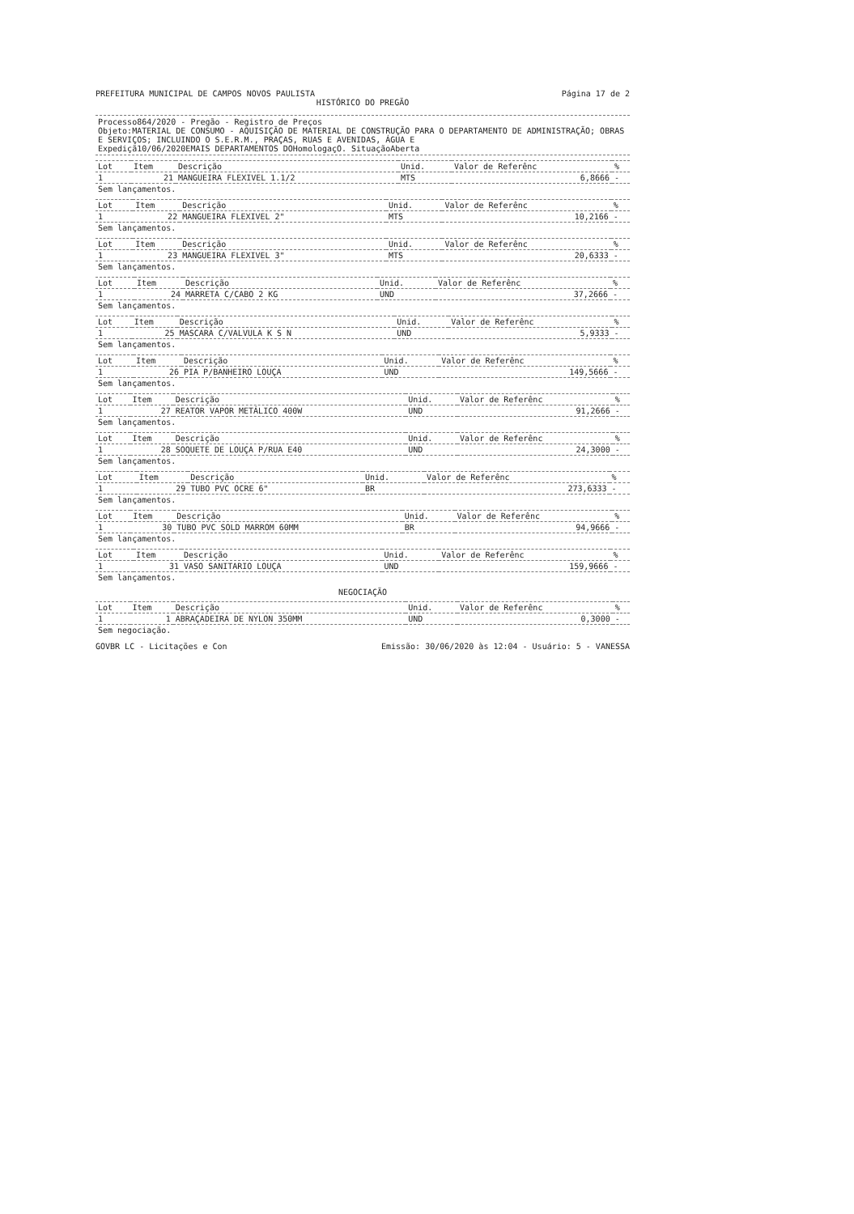PREFEITURA MUNICIPAL DE CAMPOS NOVOS PAULISTA Página 17 de 2
HISTÓRICO DO PREGÃO
Processo864/2020 - Pregão - Registro de Preços
Objeto:MATERIAL DE CONSUMO - AQUISIÇÃO DE MATERIAL DE CONSTRUÇÃO PARA O DEPARTAMENTO DE ADMINISTRAÇÃO; OBRAS E SERVIÇOS; INCLUINDO O S.E.R.M., PRAÇAS, RUAS E AVENIDAS, ÁGUA E
Expediçã10/06/2020EMAIS DEPARTAMENTOS DOHomologaçO. SituaçãoAberta
| Lot | Item | Descrição | Unid. | Valor de Referênc | % |
| --- | --- | --- | --- | --- | --- |
| 1 | 21 | MANGUEIRA FLEXIVEL 1.1/2 | MTS | 6,8666 | - |
| Sem lançamentos. | | | | | |
| Lot | Item | Descrição | Unid. | Valor de Referênc | % |
| --- | --- | --- | --- | --- | --- |
| 1 | 22 | MANGUEIRA FLEXIVEL 2" | MTS | 10,2166 | - |
| Sem lançamentos. | | | | | |
| Lot | Item | Descrição | Unid. | Valor de Referênc | % |
| --- | --- | --- | --- | --- | --- |
| 1 | 23 | MANGUEIRA FLEXIVEL 3" | MTS | 20,6333 | - |
| Sem lançamentos. | | | | | |
| Lot | Item | Descrição | Unid. | Valor de Referênc | % |
| --- | --- | --- | --- | --- | --- |
| 1 | 24 | MARRETA C/CABO 2 KG | UND | 37,2666 | - |
| Sem lançamentos. | | | | | |
| Lot | Item | Descrição | Unid. | Valor de Referênc | % |
| --- | --- | --- | --- | --- | --- |
| 1 | 25 | MASCARA C/VALVULA K S N | UND | 5,9333 | - |
| Sem lançamentos. | | | | | |
| Lot | Item | Descrição | Unid. | Valor de Referênc | % |
| --- | --- | --- | --- | --- | --- |
| 1 | 26 | PIA P/BANHEIRO LOUÇA | UND | 149,5666 | - |
| Sem lançamentos. | | | | | |
| Lot | Item | Descrição | Unid. | Valor de Referênc | % |
| --- | --- | --- | --- | --- | --- |
| 1 | 27 | REATOR VAPOR METÁLICO 400W | UND | 91,2666 | - |
| Sem lançamentos. | | | | | |
| Lot | Item | Descrição | Unid. | Valor de Referênc | % |
| --- | --- | --- | --- | --- | --- |
| 1 | 28 | SOQUETE DE LOUÇA P/RUA E40 | UND | 24,3000 | - |
| Sem lançamentos. | | | | | |
| Lot | Item | Descrição | Unid. | Valor de Referênc | % |
| --- | --- | --- | --- | --- | --- |
| 1 | 29 | TUBO PVC OCRE 6" | BR | 273,6333 | - |
| Sem lançamentos. | | | | | |
| Lot | Item | Descrição | Unid. | Valor de Referênc | % |
| --- | --- | --- | --- | --- | --- |
| 1 | 30 | TUBO PVC SOLD MARROM 60MM | BR | 94,9666 | - |
| Sem lançamentos. | | | | | |
| Lot | Item | Descrição | Unid. | Valor de Referênc | % |
| --- | --- | --- | --- | --- | --- |
| 1 | 31 | VASO SANITARIO LOUÇA | UND | 159,9666 | - |
| Sem lançamentos. | | | | | |
NEGOCIAÇÃO
| Lot | Item | Descrição | Unid. | Valor de Referênc | % |
| --- | --- | --- | --- | --- | --- |
| 1 | 1 | ABRAÇADEIRA DE NYLON 350MM | UND | 0,3000 | - |
| Sem negociação. | | | | | |
GOVBR LC - Licitações e Con Emissão: 30/06/2020 às 12:04 - Usuário: 5 - VANESSA